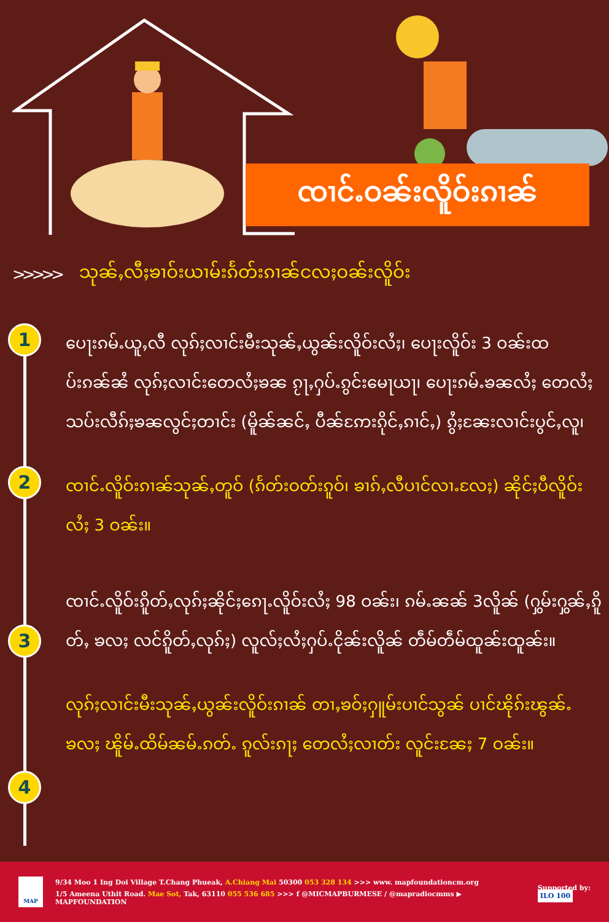ၸၢင်ႉဝၼ်းလိူဝ်းၵၢၼ်
>>>>> သုၼ်ႇလီႈၶၢဝ်းယၢမ်းၵႅတ်းၵၢၼ်ငလႈဝၼ်းလိူဝ်း
1
ပေႃးၵမ်ႉယူႇလီ လုၵ်ႈလၢင်းမီးသုၼ်ႇယွၼ်းလိူဝ်းလႆႈ၊ ပေႃးလိူဝ်း 3 ဝၼ်းထပ်းၵၼ်ၼႆ လုၵ်ႈလၢင်းတေလႆႈၶၼ ၵႂႃႇႁပ်ႉၵွင်းမေႃယႃ၊ ပေႃးၵမ်ႉၶၼလႆႈ တေလႆႈသပ်းလီၵ်ႈၶၼလွင်ႈတၢင်း (မိူၼ်ၼင်ႇ ပီၼ်ဢႄးၵိုင်ႇၵၢင်ႇ) ၵွႆႈၼႄးလၢင်းပွင်ႇလူ၊
2
ၸၢင်ႉလိူဝ်းၵၢၼ်သုၼ်ႇတူဝ် (ၵႅတ်းဝတ်းၵူဝ်၊ ၶၢၵ်ႇလီပၢင်လၢႉလႄႈ) ၼိုင်ႈပီလိူဝ်းလႆႈ 3 ဝၼ်း။
3
ၸၢင်ႉလိူဝ်းၵိူတ်ႇလုၵ်ႈၼိုင်ႈၵေႃႉလိူဝ်းလႆႈ 98 ဝၼ်း၊ ၵမ်ႉၼၼ် 3လိူၼ် (ႁွမ်းႁွၼ်ႇၵိူတ်ႇ ၶလႈ လင်ၵိူတ်ႇလုၵ်ႈ) လူလ်ႈလႆႈႁပ်ႉငိုၼ်းလိူၼ် တဵမ်တဵမ်ထူၼ်းထူၼ်း။
4
လုၵ်ႈလၢင်းမီးသုၼ်ႇယွၼ်းလိူဝ်းၵၢၼ် တၢႇၶဝ်ႈႁူမ်းပၢင်သွၼ် ပၢင်ၽိုၵ်းၽွၼ်ႉ ၶလႈ ၽိူမ်ႉထိမ်ၼမ်ႉၵတ်ႉ ၵူလ်းၵႃႈ တေလႆႈလၢတ်း လူင်းၼႄႈ 7 ဝၼ်း။
MAP
9/34 Moo 1 Ing Doi Village T.Chang Phueak, A.Chiang Mai 50300 053 328 134 >>> www. mapfoundationcm.org
1/5 Ameena Uthit Road. Mae Sot, Tak, 63110 055 536 685 >>> f @MICMAPBURMESE / @mapradiocmms ▶ MAPFOUNDATION
Supported by:
ILO 100